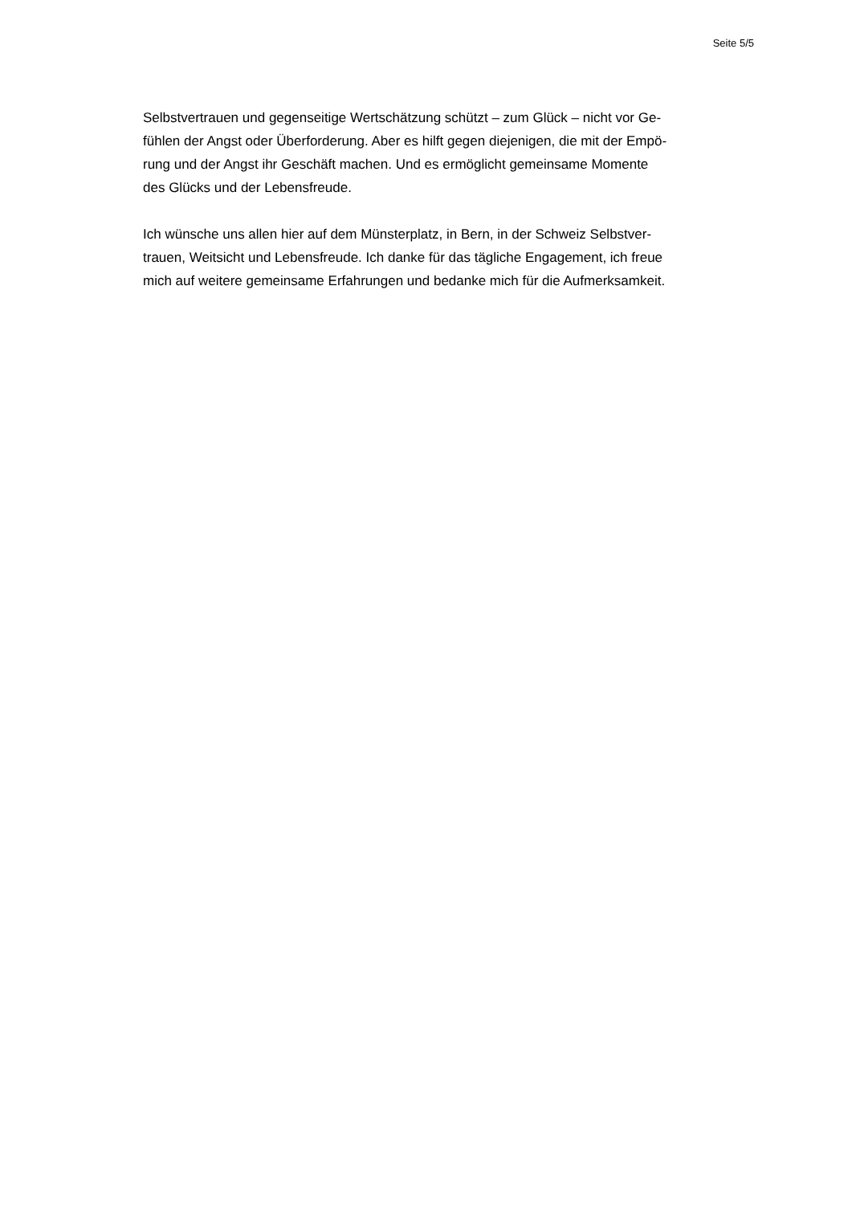Seite 5/5
Selbstvertrauen und gegenseitige Wertschätzung schützt – zum Glück – nicht vor Ge-
fühlen der Angst oder Überforderung. Aber es hilft gegen diejenigen, die mit der Empö-
rung und der Angst ihr Geschäft machen. Und es ermöglicht gemeinsame Momente
des Glücks und der Lebensfreude.
Ich wünsche uns allen hier auf dem Münsterplatz, in Bern, in der Schweiz Selbstver-
trauen, Weitsicht und Lebensfreude. Ich danke für das tägliche Engagement, ich freue
mich auf weitere gemeinsame Erfahrungen und bedanke mich für die Aufmerksamkeit.